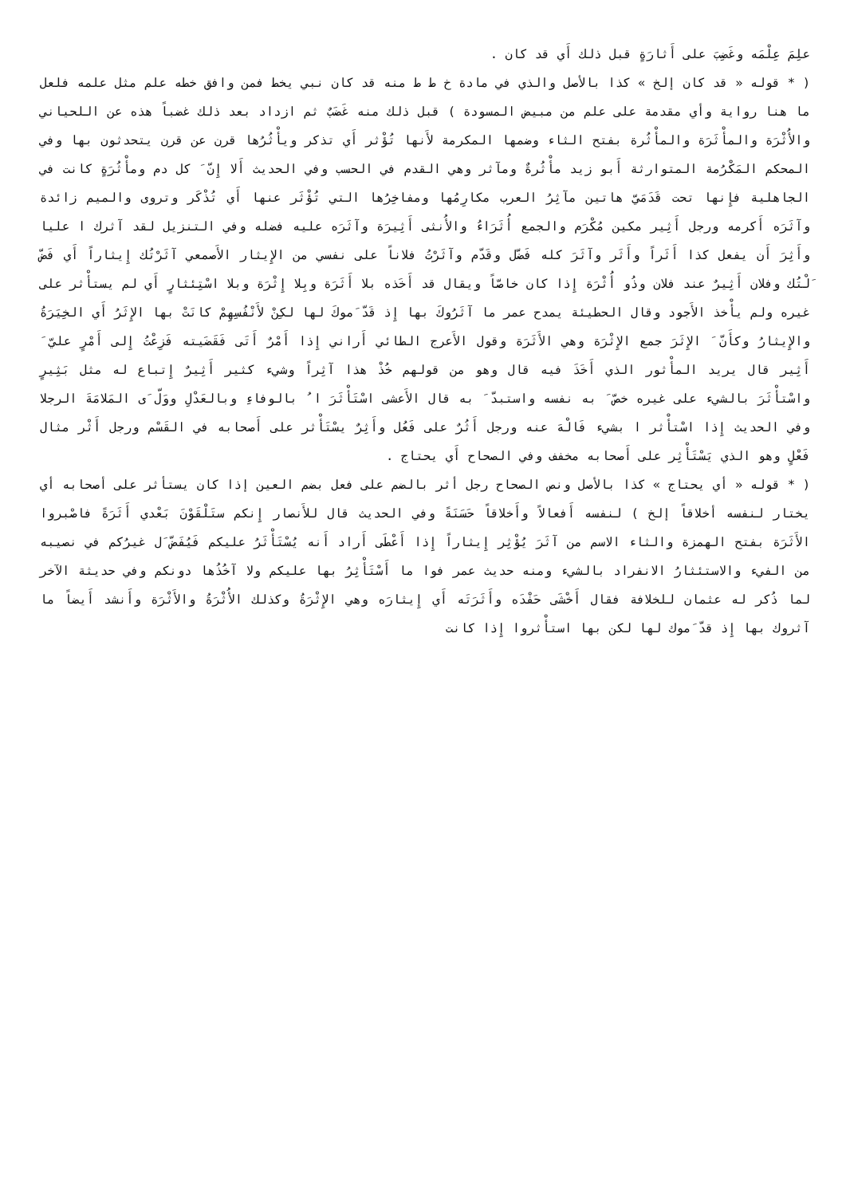علِمَ عِلْمَه وغَضِبَ على أَثارَةٍ قبل ذلك أَي قد كان .
( * قوله « قد كان إلخ » كذا بالأصل والذي في مادة خ ط ط منه قد كان نبي يخط فمن وافق خطه علم مثل علمه فلعل ما هنا رواية وأي مقدمة على علم من مبيض المسودة ) قبل ذلك منه غَضَبٌ ثم ازداد بعد ذلك غضباً هذه عن اللحياني والأُثْرَة والمأْثَرَة والمأْثُرة بفتح الثاء وضمها المكرمة لأَنها تُؤْثر أَي تذكر ويأْثُرُها قرن عن قرن يتحدثون بها وفي المحكم المَكْرُمة المتوارثة أَبو زيد مأْثُرةٌ ومآثر وهي القدم في الحسب وفي الحديث أَلا إِنّ َ كل دم ومأْثُرَةٍ كانت في الجاهلية فإِنها تحت قَدَمَيّ هاتين مآثِرُ العرب مكارِمُها ومفاخِرُها التي تُؤْثَر عنها أَي تُذْكَر وتروى والميم زائدة وآثَرَه أَكرمه ورجل أَثِير مكين مُكْرَم والجمع أُثَرَاءُ والأُنثى أَثِيرَة وآثَرَه عليه فضله وفي التنزيل لقد آثرك ا عليا وأَثِرَ أَن يفعل كذا أَثَراً وأَثَر وآثَرَ كله فَضّل وقَدّم وآثَرْتُ فلاناً على نفسي من الإِيثار الأَصمعي آثَرْتُك إِيثاراً أَي فَضّ َلْتُك وفلان أَثِيرٌ عند فلان وذُو أُثْرَة إِذا كان خاصّاً ويقال قد أَخَذه بلا أَثَرَة وبِلا إِثْرَة وبلا اسْتِئثارٍ أَي لم يستأْثر على غيره ولم يأْخذ الأَجود وقال الحطيئة يمدح عمر ما آثَرُوكَ بها إِذ قَدّ َموكَ لها لكِنْ لأَنْفُسِهِمْ كانَتْ بها الإِثَرُ أَي الخِيَرَةُ والإِيثارُ وكأَنّ َ الإِثَرَ جمع الإِثْرَة وهي الأَثَرَة وقول الأَعرج الطائي أَراني إِذا أَمْرٌ أَتَى فَقَضَيته فَزِعْتُ إِلى أَمْرٍ عليّ َ أَثِير قال يريد المأْثور الذي أَخَذَ فيه قال وهو من قولهم خُذْ هذا آثِراً وشيء كثير أَثِيرٌ إِتباع له مثل بَثِيرٍ واسْتأْثَرَ بالشيء على غيره خصّ َ به نفسه واستبدّ َ به قال الأَعشى اسْتَأْثَرَ ا ُ بالوفاءِ وبالعَدْلِ ووَلّ َى المَلامَةَ الرجلا وفي الحديث إِذا اسْتأْثر ا بشيء فَالْهَ عنه ورجل أَثُرٌ على فَعُل وأَثِرٌ يسْتَأْثر على أَصحابه في القَسْم ورجل أَثْر مثال فَعْلٍ وهو الذي يَسْتَأْثِر على أَصحابه مخفف وفي الصحاح أَي يحتاج .
( * قوله « أي يحتاج » كذا بالأصل ونص الصحاح رجل أثر بالضم على فعل بضم العين إذا كان يستأثر على أصحابه أي يختار لنفسه أخلاقاً إلخ ) لنفسه أَفعالاً وأَخلاقاً حَسَنَةً وفي الحديث قال للأَنصار إِنكم ستَلْقَوْنَ بَعْدي أَثَرَةً فاصْبروا الأَثَرَة بفتح الهمزة والثاء الاسم من آثَرَ يُؤْثِر إِيثاراً إِذا أَعْطَى أَراد أَنه يُسْتَأْثَرُ عليكم فَيُفَضّ َل غيرُكم في نصيبه من الفيء والاستئثارُ الانفراد بالشيء ومنه حديث عمر فوا ما أَسْتَأْثِرُ بها عليكم ولا آخُذُها دونكم وفي حديثة الآخر لما ذُكر له عثمان للخلافة فقال أَخْشَى حَفْدَه وأَثَرَتَه أَي إِيثارَه وهي الإِثْرَةُ وكذلك الأُثْرَةُ والأَثْرَة وأَنشد أَيضاً ما آثروك بها إِذ قدّ َموك لها لكن بها استأْثروا إِذا كانت